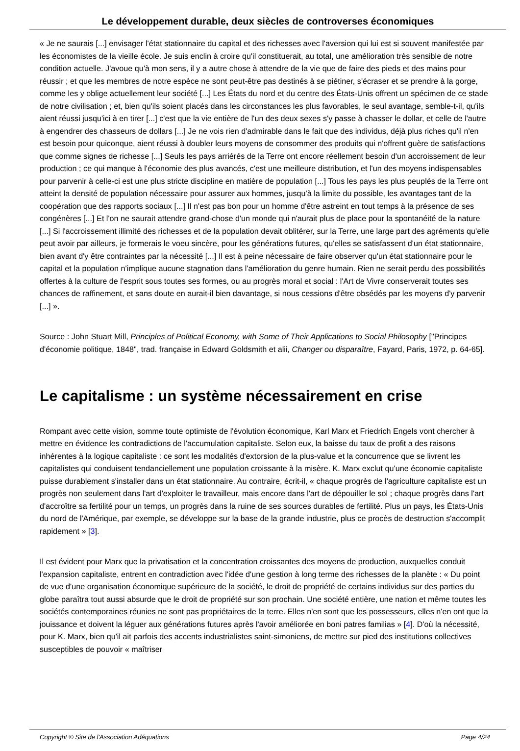Le développement durable, deux siècles de controverses économiques
« Je ne saurais [...] envisager l'état stationnaire du capital et des richesses avec l'aversion qui lui est si souvent manifestée par les économistes de la vieille école. Je suis enclin à croire qu'il constituerait, au total, une amélioration très sensible de notre condition actuelle. J'avoue qu'à mon sens, il y a autre chose à attendre de la vie que de faire des pieds et des mains pour réussir ; et que les membres de notre espèce ne sont peut-être pas destinés à se piétiner, s'écraser et se prendre à la gorge, comme les y oblige actuellement leur société [...] Les États du nord et du centre des États-Unis offrent un spécimen de ce stade de notre civilisation ; et, bien qu'ils soient placés dans les circonstances les plus favorables, le seul avantage, semble-t-il, qu'ils aient réussi jusqu'ici à en tirer [...] c'est que la vie entière de l'un des deux sexes s'y passe à chasser le dollar, et celle de l'autre à engendrer des chasseurs de dollars [...] Je ne vois rien d'admirable dans le fait que des individus, déjà plus riches qu'il n'en est besoin pour quiconque, aient réussi à doubler leurs moyens de consommer des produits qui n'offrent guère de satisfactions que comme signes de richesse [...] Seuls les pays arriérés de la Terre ont encore réellement besoin d'un accroissement de leur production ; ce qui manque à l'économie des plus avancés, c'est une meilleure distribution, et l'un des moyens indispensables pour parvenir à celle-ci est une plus stricte discipline en matière de population [...] Tous les pays les plus peuplés de la Terre ont atteint la densité de population nécessaire pour assurer aux hommes, jusqu'à la limite du possible, les avantages tant de la coopération que des rapports sociaux [...] Il n'est pas bon pour un homme d'être astreint en tout temps à la présence de ses congénères [...] Et l'on ne saurait attendre grand-chose d'un monde qui n'aurait plus de place pour la spontanéité de la nature [...] Si l'accroissement illimité des richesses et de la population devait oblitérer, sur la Terre, une large part des agréments qu'elle peut avoir par ailleurs, je formerais le voeu sincère, pour les générations futures, qu'elles se satisfassent d'un état stationnaire, bien avant d'y être contraintes par la nécessité [...] Il est à peine nécessaire de faire observer qu'un état stationnaire pour le capital et la population n'implique aucune stagnation dans l'amélioration du genre humain. Rien ne serait perdu des possibilités offertes à la culture de l'esprit sous toutes ses formes, ou au progrès moral et social : l'Art de Vivre conserverait toutes ses chances de raffinement, et sans doute en aurait-il bien davantage, si nous cessions d'être obsédés par les moyens d'y parvenir [...] ».
Source : John Stuart Mill, Principles of Political Economy, with Some of Their Applications to Social Philosophy ["Principes d'économie politique, 1848", trad. française in Edward Goldsmith et alii, Changer ou disparaître, Fayard, Paris, 1972, p. 64-65].
Le capitalisme : un système nécessairement en crise
Rompant avec cette vision, somme toute optimiste de l'évolution économique, Karl Marx et Friedrich Engels vont chercher à mettre en évidence les contradictions de l'accumulation capitaliste. Selon eux, la baisse du taux de profit a des raisons inhérentes à la logique capitaliste : ce sont les modalités d'extorsion de la plus-value et la concurrence que se livrent les capitalistes qui conduisent tendanciellement une population croissante à la misère. K. Marx exclut qu'une économie capitaliste puisse durablement s'installer dans un état stationnaire. Au contraire, écrit-il, « chaque progrès de l'agriculture capitaliste est un progrès non seulement dans l'art d'exploiter le travailleur, mais encore dans l'art de dépouiller le sol ; chaque progrès dans l'art d'accroître sa fertilité pour un temps, un progrès dans la ruine de ses sources durables de fertilité. Plus un pays, les États-Unis du nord de l'Amérique, par exemple, se développe sur la base de la grande industrie, plus ce procès de destruction s'accomplit rapidement » [3].
Il est évident pour Marx que la privatisation et la concentration croissantes des moyens de production, auxquelles conduit l'expansion capitaliste, entrent en contradiction avec l'idée d'une gestion à long terme des richesses de la planète : « Du point de vue d'une organisation économique supérieure de la société, le droit de propriété de certains individus sur des parties du globe paraîtra tout aussi absurde que le droit de propriété sur son prochain. Une société entière, une nation et même toutes les sociétés contemporaines réunies ne sont pas propriétaires de la terre. Elles n'en sont que les possesseurs, elles n'en ont que la jouissance et doivent la léguer aux générations futures après l'avoir améliorée en boni patres familias » [4]. D'où la nécessité, pour K. Marx, bien qu'il ait parfois des accents industrialistes saint-simoniens, de mettre sur pied des institutions collectives susceptibles de pouvoir « maîtriser
Copyright © Site de l'Association Adéquations Page 4/24